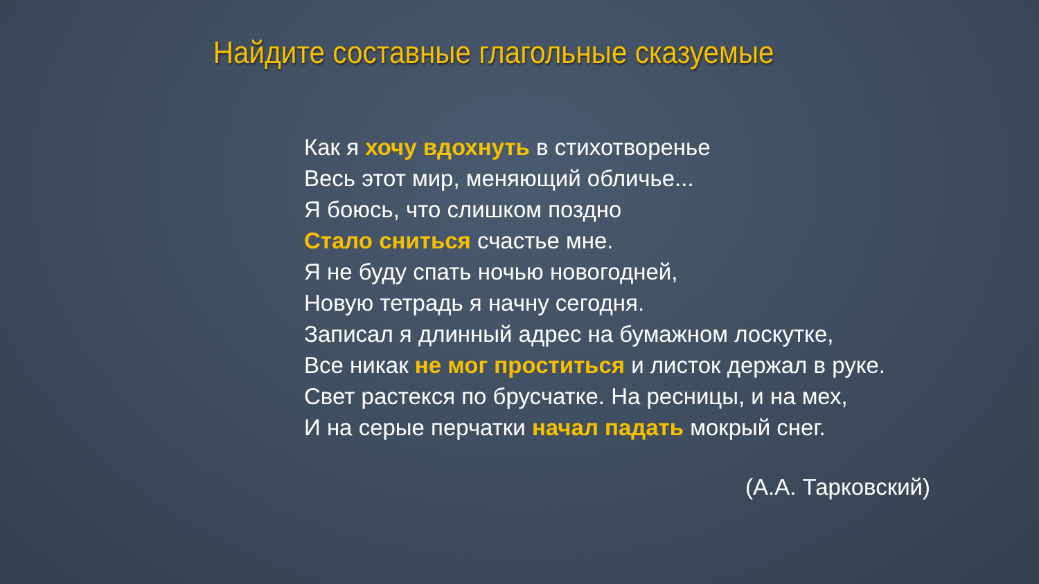Найдите составные глагольные сказуемые
Как я хочу вдохнуть в стихотворенье
Весь этот мир, меняющий обличье...
Я боюсь, что слишком поздно
Стало сниться счастье мне.
Я не буду спать ночью новогодней,
Новую тетрадь я начну сегодня.
Записал я длинный адрес на бумажном лоскутке,
Все никак не мог проститься и листок держал в руке.
Свет растекся по брусчатке. На ресницы, и на мех,
И на серые перчатки начал падать мокрый снег.
(А.А. Тарковский)